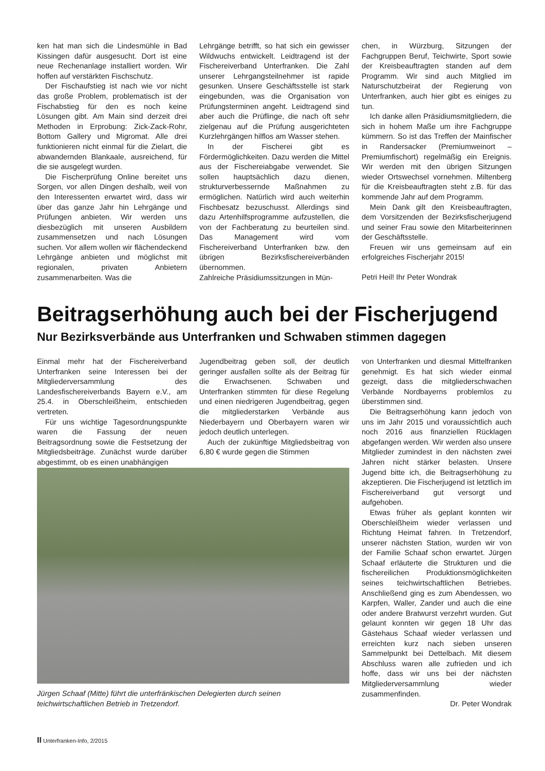ken hat man sich die Lindesmühle in Bad Kissingen dafür ausgesucht. Dort ist eine neue Rechenanlage installiert worden. Wir hoffen auf verstärkten Fischschutz.
Der Fischaufstieg ist nach wie vor nicht das große Problem, problematisch ist der Fischabstieg für den es noch keine Lösungen gibt. Am Main sind derzeit drei Methoden in Erprobung: Zick-Zack-Rohr, Bottom Gallery und Migromat. Alle drei funktionieren nicht einmal für die Zielart, die abwandernden Blankaale, ausreichend, für die sie ausgelegt wurden.
Die Fischerprüfung Online bereitet uns Sorgen, vor allen Dingen deshalb, weil von den Interessenten erwartet wird, dass wir über das ganze Jahr hin Lehrgänge und Prüfungen anbieten. Wir werden uns diesbezüglich mit unseren Ausbildern zusammensetzen und nach Lösungen suchen. Vor allem wollen wir flächendeckend Lehrgänge anbieten und möglichst mit regionalen, privaten Anbietern zusammenarbeiten. Was die
Lehrgänge betrifft, so hat sich ein gewisser Wildwuchs entwickelt. Leidtragend ist der Fischereiverband Unterfranken. Die Zahl unserer Lehrgangsteilnehmer ist rapide gesunken. Unsere Geschäftsstelle ist stark eingebunden, was die Organisation von Prüfungsterminen angeht. Leidtragend sind aber auch die Prüflinge, die nach oft sehr zielgenau auf die Prüfung ausgerichteten Kurzlehrgängen hilflos am Wasser stehen.
In der Fischerei gibt es Fördermöglichkeiten. Dazu werden die Mittel aus der Fischereiabgabe verwendet. Sie sollen hauptsächlich dazu dienen, strukturverbessernde Maßnahmen zu ermöglichen. Natürlich wird auch weiterhin Fischbesatz bezuschusst. Allerdings sind dazu Artenhilfsprogramme aufzustellen, die von der Fachberatung zu beurteilen sind. Das Management wird vom Fischereiverband Unterfranken bzw. den übrigen Bezirksfischereiverbänden übernommen.
Zahlreiche Präsidiumssitzungen in Mün-
chen, in Würzburg, Sitzungen der Fachgruppen Beruf, Teichwirte, Sport sowie der Kreisbeauftragten standen auf dem Programm. Wir sind auch Mitglied im Naturschutzbeirat der Regierung von Unterfranken, auch hier gibt es einiges zu tun.
Ich danke allen Präsidiumsmitgliedern, die sich in hohem Maße um ihre Fachgruppe kümmern. So ist das Treffen der Mainfischer in Randersacker (Premiumweinort – Premiumfischort) regelmäßig ein Ereignis. Wir werden mit den übrigen Sitzungen wieder Ortswechsel vornehmen. Miltenberg für die Kreisbeauftragten steht z.B. für das kommende Jahr auf dem Programm.
Mein Dank gilt den Kreisbeauftragten, dem Vorsitzenden der Bezirksfischerjugend und seiner Frau sowie den Mitarbeiterinnen der Geschäftsstelle.
Freuen wir uns gemeinsam auf ein erfolgreiches Fischerjahr 2015!
Petri Heil! Ihr Peter Wondrak
Beitragserhöhung auch bei der Fischerjugend
Nur Bezirksverbände aus Unterfranken und Schwaben stimmen dagegen
Einmal mehr hat der Fischereiverband Unterfranken seine Interessen bei der Mitgliederversammlung des Landesfischereiverbands Bayern e.V., am 25.4. in Oberschleißheim, entschieden vertreten.
Für uns wichtige Tagesordnungspunkte waren die Fassung der neuen Beitragsordnung sowie die Festsetzung der Mitgliedsbeiträge. Zunächst wurde darüber abgestimmt, ob es einen unabhängigen
Jugendbeitrag geben soll, der deutlich geringer ausfallen sollte als der Beitrag für die Erwachsenen. Schwaben und Unterfranken stimmten für diese Regelung und einen niedrigeren Jugendbeitrag, gegen die mitgliederstarken Verbände aus Niederbayern und Oberbayern waren wir jedoch deutlich unterlegen.
Auch der zukünftige Mitgliedsbeitrag von 6,80 € wurde gegen die Stimmen
von Unterfranken und diesmal Mittelfranken genehmigt. Es hat sich wieder einmal gezeigt, dass die mitgliederschwachen Verbände Nordbayerns problemlos zu überstimmen sind.
Die Beitragserhöhung kann jedoch von uns im Jahr 2015 und voraussichtlich auch noch 2016 aus finanziellen Rücklagen abgefangen werden. Wir werden also unsere Mitglieder zumindest in den nächsten zwei Jahren nicht stärker belasten. Unsere Jugend bitte ich, die Beitragserhöhung zu akzeptieren. Die Fischerjugend ist letztlich im Fischereiverband gut versorgt und aufgehoben.
Etwas früher als geplant konnten wir Oberschleißheim wieder verlassen und Richtung Heimat fahren. In Tretzendorf, unserer nächsten Station, wurden wir von der Familie Schaaf schon erwartet. Jürgen Schaaf erläuterte die Strukturen und die fischereilichen Produktionsmöglichkeiten seines teichwirtschaftlichen Betriebes. Anschließend ging es zum Abendessen, wo Karpfen, Waller, Zander und auch die eine oder andere Bratwurst verzehrt wurden. Gut gelaunt konnten wir gegen 18 Uhr das Gästehaus Schaaf wieder verlassen und erreichten kurz nach sieben unseren Sammelpunkt bei Dettelbach. Mit diesem Abschluss waren alle zufrieden und ich hoffe, dass wir uns bei der nächsten Mitgliederversammlung wieder zusammenfinden.
Dr. Peter Wondrak
Jürgen Schaaf (Mitte) führt die unterfränkischen Delegierten durch seinen teichwirtschaftlichen Betrieb in Tretzendorf.
II Unterfranken-Info, 2/2015